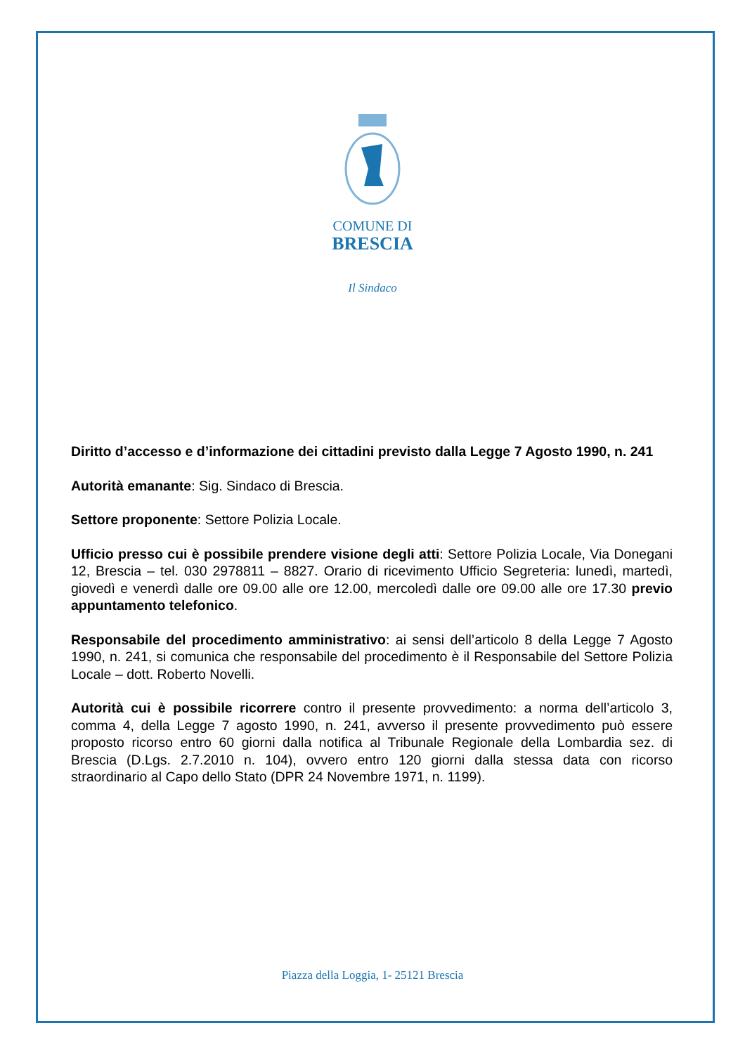COMUNE DI
BRESCIA
Il Sindaco
Diritto d’accesso e d’informazione dei cittadini previsto dalla Legge 7 Agosto 1990, n. 241
Autorità emanante: Sig. Sindaco di Brescia.
Settore proponente: Settore Polizia Locale.
Ufficio presso cui è possibile prendere visione degli atti: Settore Polizia Locale, Via Donegani 12, Brescia – tel. 030 2978811 – 8827. Orario di ricevimento Ufficio Segreteria: lunedì, martedì, giovedì e venerdì dalle ore 09.00 alle ore 12.00, mercoledì dalle ore 09.00 alle ore 17.30 previo appuntamento telefonico.
Responsabile del procedimento amministrativo: ai sensi dell’articolo 8 della Legge 7 Agosto 1990, n. 241, si comunica che responsabile del procedimento è il Responsabile del Settore Polizia Locale – dott. Roberto Novelli.
Autorità cui è possibile ricorrere contro il presente provvedimento: a norma dell’articolo 3, comma 4, della Legge 7 agosto 1990, n. 241, avverso il presente provvedimento può essere proposto ricorso entro 60 giorni dalla notifica al Tribunale Regionale della Lombardia sez. di Brescia (D.Lgs. 2.7.2010 n. 104), ovvero entro 120 giorni dalla stessa data con ricorso straordinario al Capo dello Stato (DPR 24 Novembre 1971, n. 1199).
Piazza della Loggia, 1- 25121 Brescia